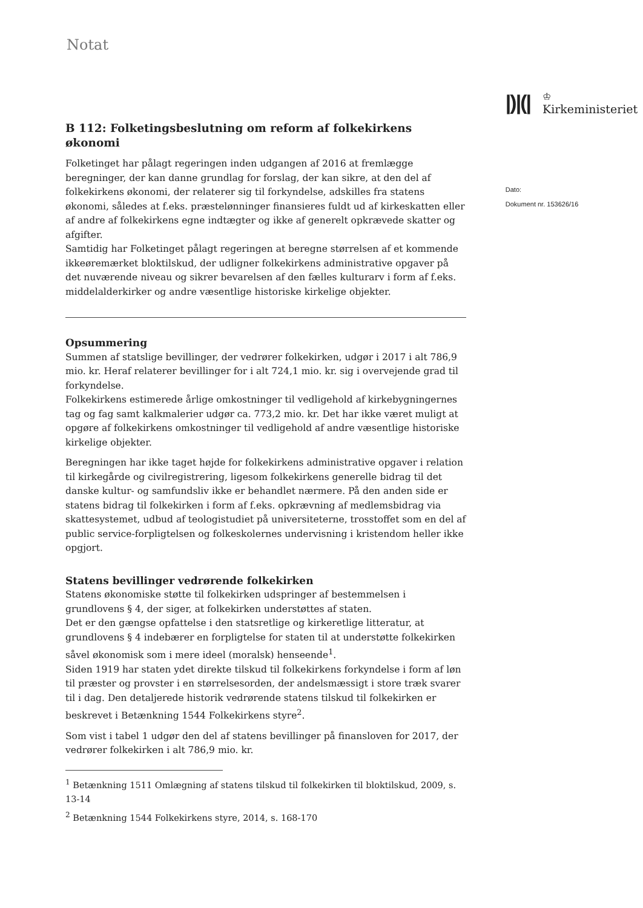Notat
B 112: Folketingsbeslutning om reform af folkekirkens økonomi
Folketinget har pålagt regeringen inden udgangen af 2016 at fremlægge beregninger, der kan danne grundlag for forslag, der kan sikre, at den del af folkekirkens økonomi, der relaterer sig til forkyndelse, adskilles fra statens økonomi, således at f.eks. præstelønninger finansieres fuldt ud af kirkeskatten eller af andre af folkekirkens egne indtægter og ikke af generelt opkrævede skatter og afgifter.
Samtidig har Folketinget pålagt regeringen at beregne størrelsen af et kommende ikkeøremærket bloktilskud, der udligner folkekirkens administrative opgaver på det nuværende niveau og sikrer bevarelsen af den fælles kulturarv i form af f.eks. middelalderkirker og andre væsentlige historiske kirkelige objekter.
Opsummering
Summen af statslige bevillinger, der vedrører folkekirken, udgør i 2017 i alt 786,9 mio. kr. Heraf relaterer bevillinger for i alt 724,1 mio. kr. sig i overvejende grad til forkyndelse.
Folkekirkens estimerede årlige omkostninger til vedligehold af kirkebygningernes tag og fag samt kalkmalerier udgør ca. 773,2 mio. kr. Det har ikke været muligt at opgøre af folkekirkens omkostninger til vedligehold af andre væsentlige historiske kirkelige objekter.
Beregningen har ikke taget højde for folkekirkens administrative opgaver i relation til kirkegårde og civilregistrering, ligesom folkekirkens generelle bidrag til det danske kultur- og samfundsliv ikke er behandlet nærmere. På den anden side er statens bidrag til folkekirken i form af f.eks. opkrævning af medlemsbidrag via skattesystemet, udbud af teologistudiet på universiteterne, trosstoffet som en del af public service-forpligtelsen og folkeskolernes undervisning i kristendom heller ikke opgjort.
Statens bevillinger vedrørende folkekirken
Statens økonomiske støtte til folkekirken udspringer af bestemmelsen i grundlovens § 4, der siger, at folkekirken understøttes af staten.
Det er den gængse opfattelse i den statsretlige og kirkeretlige litteratur, at grundlovens § 4 indebærer en forpligtelse for staten til at understøtte folkekirken såvel økonomisk som i mere ideel (moralsk) henseende<sup>1</sup>.
Siden 1919 har staten ydet direkte tilskud til folkekirkens forkyndelse i form af løn til præster og provster i en størrelsesorden, der andelsmæssigt i store træk svarer til i dag. Den detaljerede historik vedrørende statens tilskud til folkekirken er beskrevet i Betænkning 1544 Folkekirkens styre<sup>2</sup>.
Som vist i tabel 1 udgør den del af statens bevillinger på finansloven for 2017, der vedrører folkekirken i alt 786,9 mio. kr.
<sup>1</sup> Betænkning 1511 Omlægning af statens tilskud til folkekirken til bloktilskud, 2009, s. 13-14
<sup>2</sup> Betænkning 1544 Folkekirkens styre, 2014, s. 168-170
|)|(|
♔
Kirkeministeriet
Dato:
Dokument nr. 153626/16